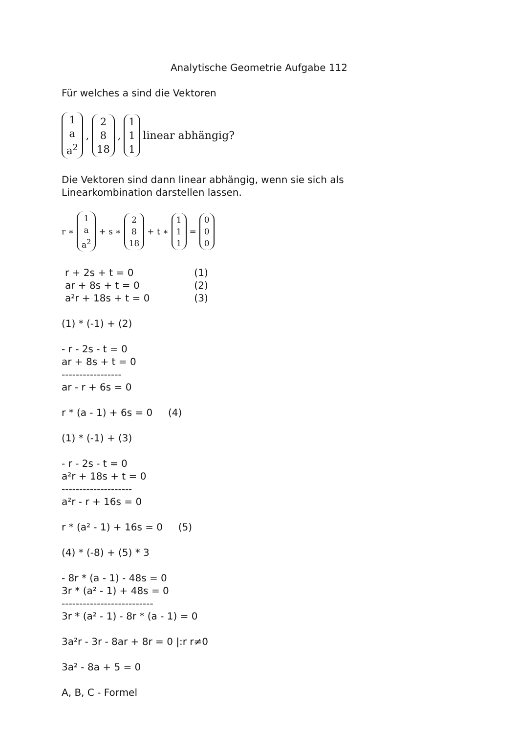Analytische Geometrie Aufgabe 112
Für welches a sind die Vektoren
1 a a<sup>2</sup>, 2 8 18, 1 1 1 linear abhängig?
Die Vektoren sind dann linear abhängig, wenn sie sich als
Linearkombination darstellen lassen.
r ∗ 1 a a<sup>2</sup> + s ∗ 2 8 18 + t ∗ 1 1 1 = 0 0 0
r + 2s + t = 0 (1)
ar + 8s + t = 0 (2)
a²r + 18s + t = 0 (3)
(1) * (-1) + (2)
- r - 2s - t = 0
ar + 8s + t = 0
-----------------
ar - r + 6s = 0
r * (a - 1) + 6s = 0 (4)
(1) * (-1) + (3)
- r - 2s - t = 0
a²r + 18s + t = 0
--------------------
a²r - r + 16s = 0
r * (a² - 1) + 16s = 0 (5)
(4) * (-8) + (5) * 3
- 8r * (a - 1) - 48s = 0
3r * (a² - 1) + 48s = 0
--------------------------
3r * (a² - 1) - 8r * (a - 1) = 0
3a²r - 3r - 8ar + 8r = 0 |:r r≠0
3a² - 8a + 5 = 0
A, B, C - Formel